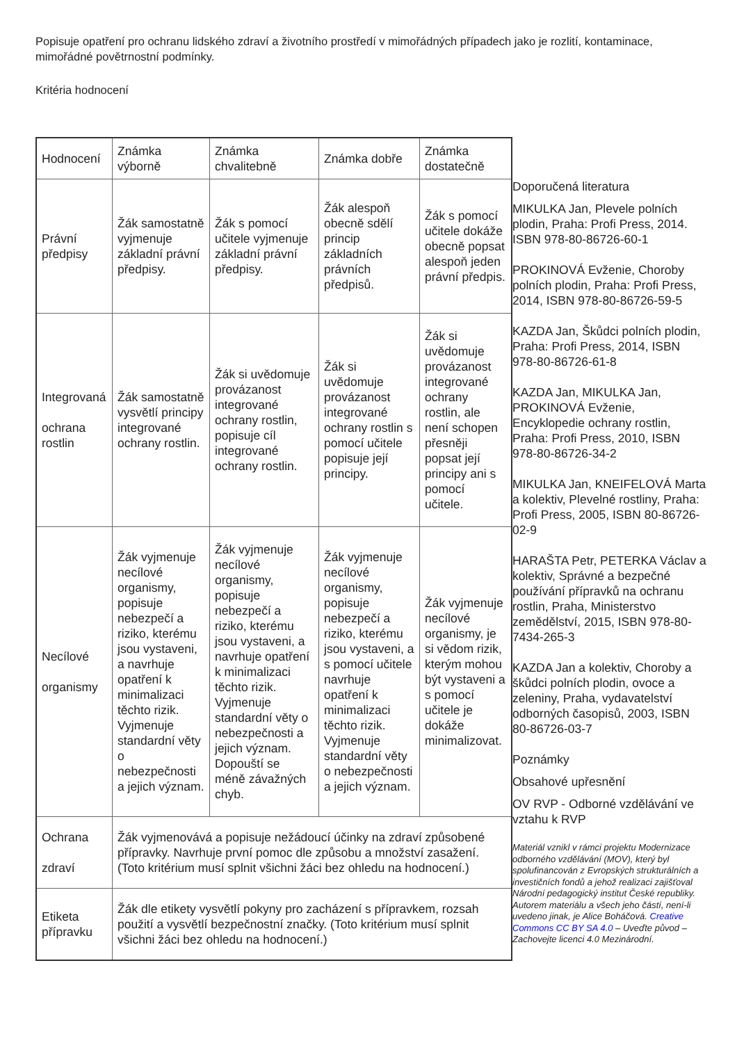Popisuje opatření pro ochranu lidského zdraví a životního prostředí v mimořádných případech jako je rozlití, kontaminace, mimořádné povětrnostní podmínky.
Kritéria hodnocení
| Hodnocení | Známka výborně | Známka chvalitebně | Známka dobře | Známka dostatečně |
| --- | --- | --- | --- | --- |
| Právní předpisy | Žák samostatně vyjmenuje základní právní předpisy. | Žák s pomocí učitele vyjmenuje základní právní předpisy. | Žák alespoň obecně sdělí princip základních právních předpisů. | Žák s pomocí učitele dokáže obecně popsat alespoň jeden právní předpis. |
| Integrovaná ochrana rostlin | Žák samostatně vysvětlí principy integrované ochrany rostlin. | Žák si uvědomuje provázanost integrované ochrany rostlin, popisuje cíl integrované ochrany rostlin. | Žák si uvědomuje provázanost integrované ochrany rostlin s pomocí učitele popisuje její principy. | Žák si uvědomuje provázanost integrované ochrany rostlin, ale není schopen přesněji popsat její principy ani s pomocí učitele. |
| Necílové organismy | Žák vyjmenuje necílové organismy, popisuje nebezpečí a riziko, kterému jsou vystaveni, a navrhuje opatření k minimalizaci těchto rizik. Vyjmenuje standardní věty o nebezpečnosti a jejich význam. | Žák vyjmenuje necílové organismy, popisuje nebezpečí a riziko, kterému jsou vystaveni, a navrhuje opatření k minimalizaci těchto rizik. Vyjmenuje standardní věty o nebezpečnosti a jejich význam. Dopouští se méně závažných chyb. | Žák vyjmenuje necílové organismy, popisuje nebezpečí a riziko, kterému jsou vystaveni, a s pomocí učitele navrhuje opatření k minimalizaci těchto rizik. Vyjmenuje standardní věty o nebezpečnosti a jejich význam. | Žák vyjmenuje necílové organismy, je si vědom rizik, kterým mohou být vystaveni a s pomocí učitele je dokáže minimalizovat. |
| Ochrana zdraví | Žák vyjmenovává a popisuje nežádoucí účinky na zdraví způsobené přípravky. Navrhuje první pomoc dle způsobu a množství zasažení. (Toto kritérium musí splnit všichni žáci bez ohledu na hodnocení.) | | | |
| Etiketa přípravku | Žák dle etikety vysvětlí pokyny pro zacházení s přípravkem, rozsah použití a vysvětlí bezpečnostní značky. (Toto kritérium musí splnit všichni žáci bez ohledu na hodnocení.) | | | |
Doporučená literatura
MIKULKA Jan, Plevele polních plodin, Praha: Profi Press, 2014. ISBN 978-80-86726-60-1
PROKINOVÁ Evženie, Choroby polních plodin, Praha: Profi Press, 2014, ISBN 978-80-86726-59-5
KAZDA Jan, Škůdci polních plodin, Praha: Profi Press, 2014, ISBN 978-80-86726-61-8
KAZDA Jan, MIKULKA Jan, PROKINOVÁ Evženie, Encyklopedie ochrany rostlin, Praha: Profi Press, 2010, ISBN 978-80-86726-34-2
MIKULKA Jan, KNEIFELOVÁ Marta a kolektiv, Plevelné rostliny, Praha: Profi Press, 2005, ISBN 80-86726-02-9
HARAŠTA Petr, PETERKA Václav a kolektiv, Správné a bezpečné používání přípravků na ochranu rostlin, Praha, Ministerstvo zemědělství, 2015, ISBN 978-80-7434-265-3
KAZDA Jan a kolektiv, Choroby a škůdci polních plodin, ovoce a zeleniny, Praha, vydavatelství odborných časopisů, 2003, ISBN 80-86726-03-7
Poznámky
Obsahové upřesnění
OV RVP - Odborné vzdělávání ve vztahu k RVP
Materiál vznikl v rámci projektu Modernizace odborného vzdělávání (MOV), který byl spolufinancován z Evropských strukturálních a investičních fondů a jehož realizaci zajišťoval Národní pedagogický institut České republiky. Autorem materiálu a všech jeho částí, není-li uvedeno jinak, je Alice Boháčová. Creative Commons CC BY SA 4.0 – Uveďte původ – Zachovejte licenci 4.0 Mezinárodní.